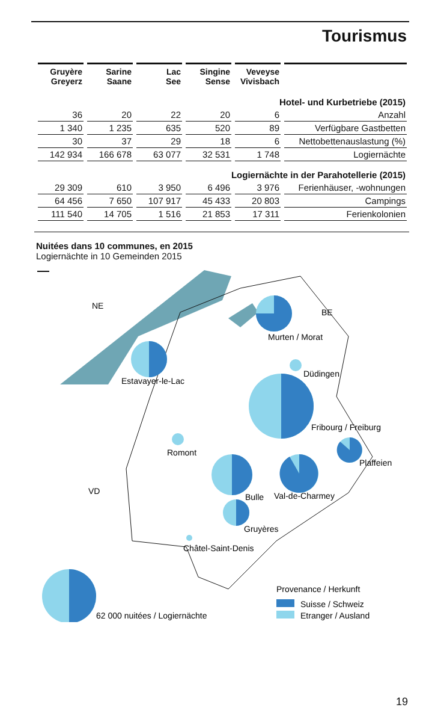Tourismus
| Gruyère Greyerz | Sarine Saane | Lac See | Singine Sense | Veveyse Vivisbach | |
| --- | --- | --- | --- | --- | --- |
| Hotel- und Kurbetriebe (2015) | | | | | |
| 36 | 20 | 22 | 20 | 6 | Anzahl |
| 1 340 | 1 235 | 635 | 520 | 89 | Verfügbare Gastbetten |
| 30 | 37 | 29 | 18 | 6 | Nettobettenauslastung (%) |
| 142 934 | 166 678 | 63 077 | 32 531 | 1 748 | Logiernächte |
| Logiernächte in der Parahotellerie (2015) | | | | | |
| 29 309 | 610 | 3 950 | 6 496 | 3 976 | Ferienhäuser, -wohnungen |
| 64 456 | 7 650 | 107 917 | 45 433 | 20 803 | Campings |
| 111 540 | 14 705 | 1 516 | 21 853 | 17 311 | Ferienkolonien |
Nuitées dans 10 communes, en 2015
Logiernächte in 10 Gemeinden 2015
NE
BE
VD
Murten / Morat
Estavayer-le-Lac
Düdingen
Fribourg / Freiburg
Romont
Plaffeien
Bulle
Val-de-Charmey
Gruyères
Châtel-Saint-Denis
62 000 nuitées / Logiernächte
Provenance / Herkunft
Suisse / Schweiz
Etranger / Ausland
19